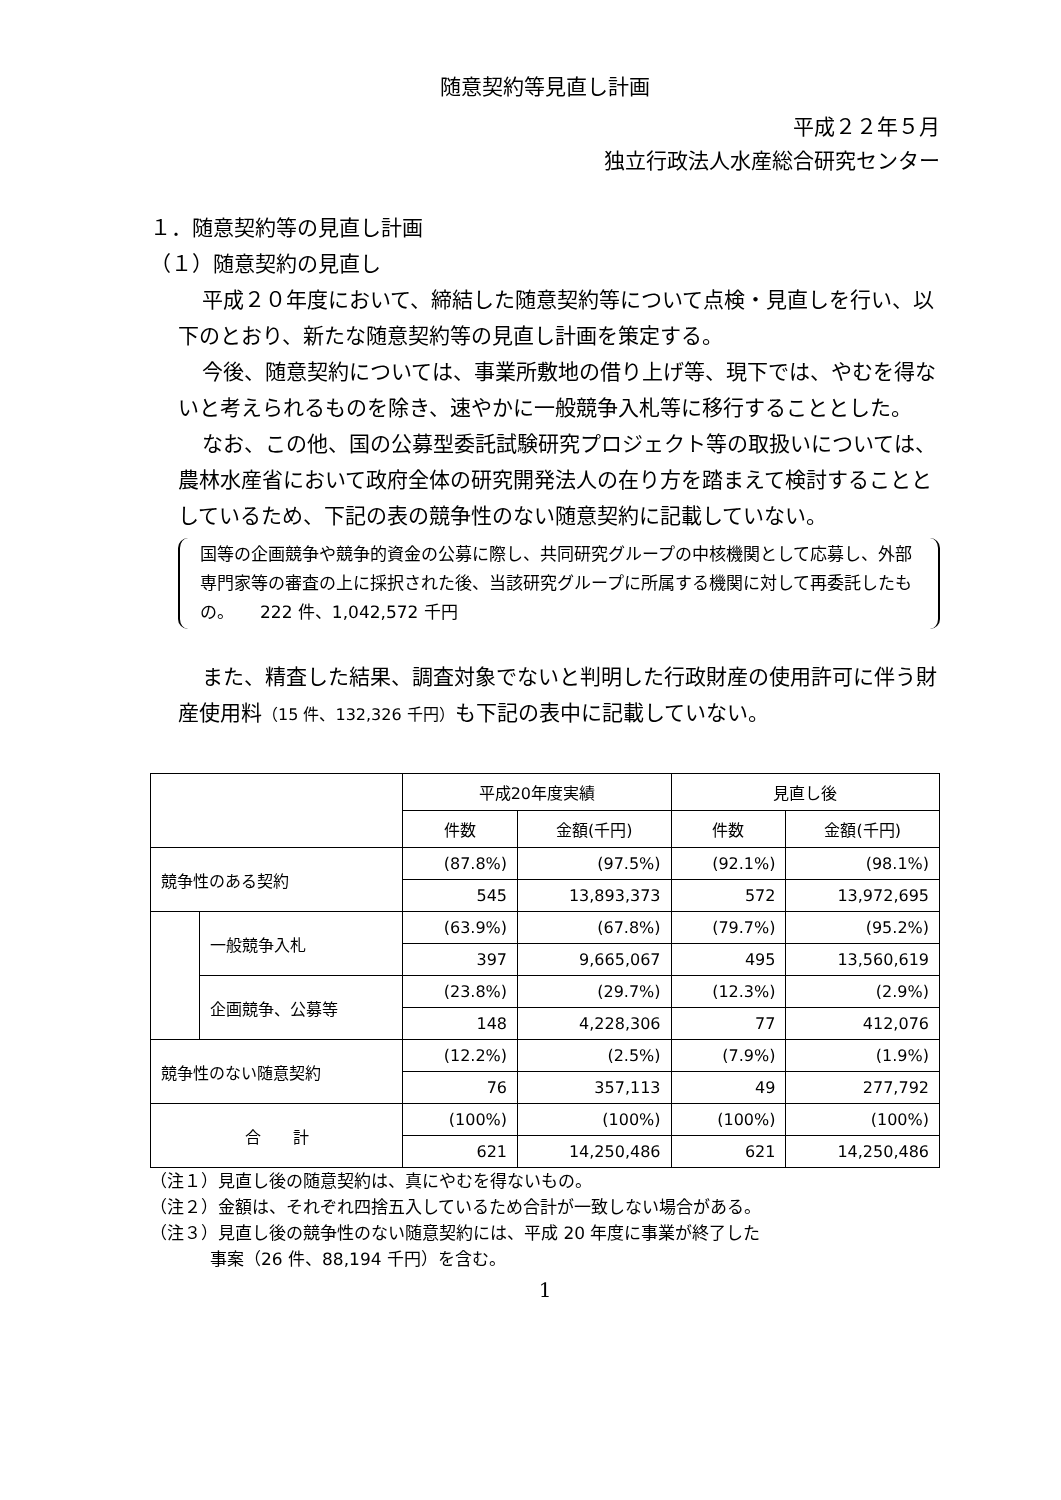随意契約等見直し計画
平成２２年５月
独立行政法人水産総合研究センター
１．随意契約等の見直し計画
（１）随意契約の見直し
平成２０年度において、締結した随意契約等について点検・見直しを行い、以下のとおり、新たな随意契約等の見直し計画を策定する。
今後、随意契約については、事業所敷地の借り上げ等、現下では、やむを得ないと考えられるものを除き、速やかに一般競争入札等に移行することとした。
なお、この他、国の公募型委託試験研究プロジェクト等の取扱いについては、農林水産省において政府全体の研究開発法人の在り方を踏まえて検討することとしているため、下記の表の競争性のない随意契約に記載していない。
国等の企画競争や競争的資金の公募に際し、共同研究グループの中核機関として応募し、外部専門家等の審査の上に採択された後、当該研究グループに所属する機関に対して再委託したもの。　　222 件、1,042,572 千円
また、精査した結果、調査対象でないと判明した行政財産の使用許可に伴う財産使用料（15 件、132,326 千円）も下記の表中に記載していない。
| | | 平成20年度実績 | | 見直し後 | |
| --- | --- | --- | --- | --- | --- |
| | | 件数 | 金額(千円) | 件数 | 金額(千円) |
| 競争性のある契約 | | (87.8%) | (97.5%) | (92.1%) | (98.1%) |
| | | 545 | 13,893,373 | 572 | 13,972,695 |
| | 一般競争入札 | (63.9%) | (67.8%) | (79.7%) | (95.2%) |
| | | 397 | 9,665,067 | 495 | 13,560,619 |
| | 企画競争、公募等 | (23.8%) | (29.7%) | (12.3%) | (2.9%) |
| | | 148 | 4,228,306 | 77 | 412,076 |
| 競争性のない随意契約 | | (12.2%) | (2.5%) | (7.9%) | (1.9%) |
| | | 76 | 357,113 | 49 | 277,792 |
| 合 計 | | (100%) | (100%) | (100%) | (100%) |
| | | 621 | 14,250,486 | 621 | 14,250,486 |
（注１）見直し後の随意契約は、真にやむを得ないもの。
（注２）金額は、それぞれ四捨五入しているため合計が一致しない場合がある。
（注３）見直し後の競争性のない随意契約には、平成 20 年度に事業が終了した
事案（26 件、88,194 千円）を含む。
1